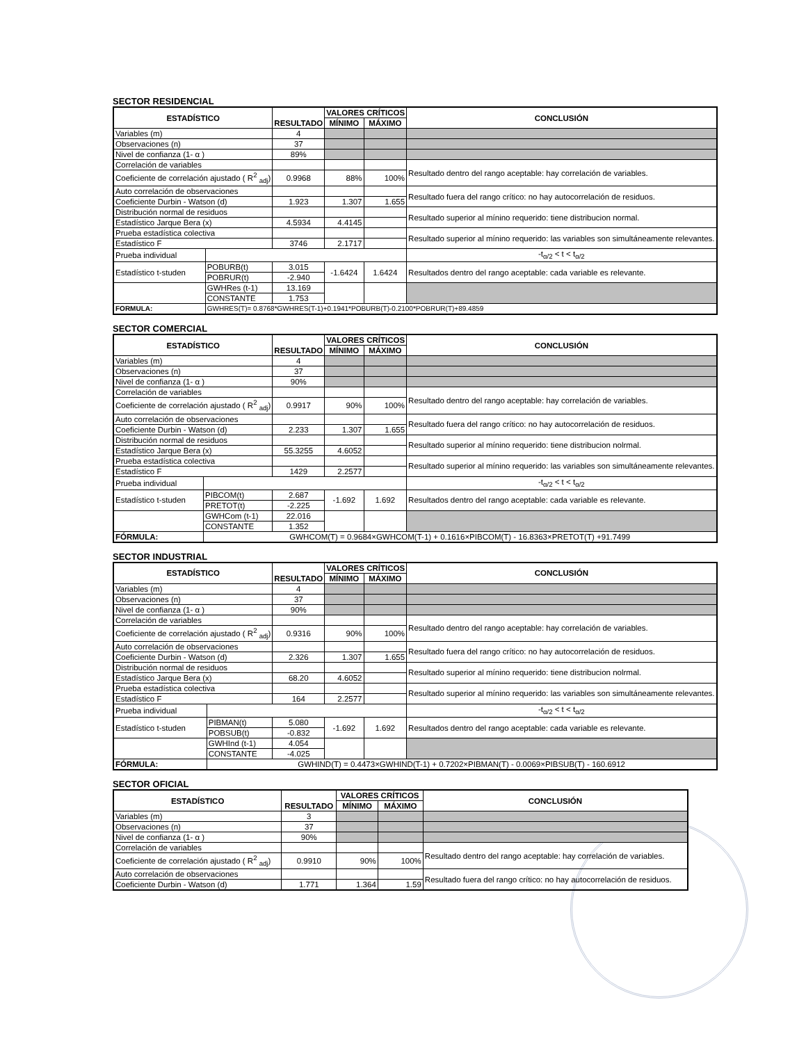SECTOR RESIDENCIAL
| ESTADÍSTICO | | RESULTADO | VALORES CRÍTICOS | | CONCLUSIÓN |
| --- | --- | --- | --- | --- | --- |
| | | | MÍNIMO | MÁXIMO | |
| Variables (m) | | 4 | | | |
| Observaciones (n) | | 37 | | | |
| Nivel de confianza (1- α ) | | 89% | | | |
| Correlación de variables | | | | | Resultado dentro del rango aceptable: hay correlación de variables. |
| Coeficiente de correlación ajustado ( R<sup>2</sup> <sub>adj</sub>) | | 0.9968 | 88% | 100% | |
| Auto correlación de observaciones | | | | | Resultado fuera del rango crítico: no hay autocorrelación de residuos. |
| Coeficiente Durbin - Watson (d) | | 1.923 | 1.307 | 1.655 | |
| Distribución normal de residuos | | | | | Resultado superior al mínino requerido: tiene distribucion normal. |
| Estadístico Jarque Bera (x) | | 4.5934 | 4.4145 | | |
| Prueba estadística colectiva | | | | | Resultado superior al mínino requerido: las variables son simultáneamente relevantes. |
| Estadístico F | | 3746 | 2.1717 | | |
| Prueba individual | | | | | -t<sub>α/2</sub> < t < t<sub>α/2</sub> |
| Estadístico t-studen | POBURB(t) | 3.015 | -1.6424 | 1.6424 | Resultados dentro del rango aceptable: cada variable es relevante. |
| | POBRUR(t) | -2.940 | | | |
| | GWHRes (t-1) | 13.169 | | | |
| | CONSTANTE | 1.753 | | | |
| FORMULA: | GWHRES(T)= 0.8768*GWHRES(T-1)+0.1941*POBURB(T)-0.2100*POBRUR(T)+89.4859 | | | | |
SECTOR COMERCIAL
| ESTADÍSTICO | | RESULTADO | VALORES CRÍTICOS | | CONCLUSIÓN |
| --- | --- | --- | --- | --- | --- |
| | | | MÍNIMO | MÁXIMO | |
| Variables (m) | | 4 | | | |
| Observaciones (n) | | 37 | | | |
| Nivel de confianza (1- α ) | | 90% | | | |
| Correlación de variables | | | | | Resultado dentro del rango aceptable: hay correlación de variables. |
| Coeficiente de correlación ajustado ( R<sup>2</sup> <sub>adj</sub>) | | 0.9917 | 90% | 100% | |
| Auto correlación de observaciones | | | | | Resultado fuera del rango crítico: no hay autocorrelación de residuos. |
| Coeficiente Durbin - Watson (d) | | 2.233 | 1.307 | 1.655 | |
| Distribución normal de residuos | | | | | Resultado superior al mínino requerido: tiene distribucion nolrmal. |
| Estadístico Jarque Bera (x) | | 55.3255 | 4.6052 | | |
| Prueba estadística colectiva | | | | | Resultado superior al mínino requerido: las variables son simultáneamente relevantes. |
| Estadístico F | | 1429 | 2.2577 | | |
| Prueba individual | | | | | -t<sub>α/2</sub> < t < t<sub>α/2</sub> |
| Estadístico t-studen | PIBCOM(t) | 2.687 | -1.692 | 1.692 | Resultados dentro del rango aceptable: cada variable es relevante. |
| | PRETOT(t) | -2.225 | | | |
| | GWHCom (t-1) | 22.016 | | | |
| | CONSTANTE | 1.352 | | | |
| FÓRMULA: | GWHCOM(T) = 0.9684×GWHCOM(T-1) + 0.1616×PIBCOM(T) - 16.8363×PRETOT(T) +91.7499 | | | | |
SECTOR INDUSTRIAL
| ESTADÍSTICO | | RESULTADO | VALORES CRÍTICOS | | CONCLUSIÓN |
| --- | --- | --- | --- | --- | --- |
| | | | MÍNIMO | MÁXIMO | |
| Variables (m) | | 4 | | | |
| Observaciones (n) | | 37 | | | |
| Nivel de confianza (1- α ) | | 90% | | | |
| Correlación de variables | | | | | Resultado dentro del rango aceptable: hay correlación de variables. |
| Coeficiente de correlación ajustado ( R<sup>2</sup> <sub>adj</sub>) | | 0.9316 | 90% | 100% | |
| Auto correlación de observaciones | | | | | Resultado fuera del rango crítico: no hay autocorrelación de residuos. |
| Coeficiente Durbin - Watson (d) | | 2.326 | 1.307 | 1.655 | |
| Distribución normal de residuos | | | | | Resultado superior al mínino requerido: tiene distribucion nolrmal. |
| Estadístico Jarque Bera (x) | | 68.20 | 4.6052 | | |
| Prueba estadística colectiva | | | | | Resultado superior al mínino requerido: las variables son simultáneamente relevantes. |
| Estadístico F | | 164 | 2.2577 | | |
| Prueba individual | | | | | -t<sub>α/2</sub> < t < t<sub>α/2</sub> |
| Estadístico t-studen | PIBMAN(t) | 5.080 | -1.692 | 1.692 | Resultados dentro del rango aceptable: cada variable es relevante. |
| | POBSUB(t) | -0.832 | | | |
| | GWHInd (t-1) | 4.054 | | | |
| | CONSTANTE | -4.025 | | | |
| FÓRMULA: | GWHIND(T) = 0.4473×GWHIND(T-1) + 0.7202×PIBMAN(T) - 0.0069×PIBSUB(T) - 160.6912 | | | | |
SECTOR OFICIAL
| ESTADÍSTICO | RESULTADO | VALORES CRÍTICOS | | CONCLUSIÓN |
| --- | --- | --- | --- | --- |
| | | MÍNIMO | MÁXIMO | |
| Variables (m) | 3 | | | |
| Observaciones (n) | 37 | | | |
| Nivel de confianza (1- α ) | 90% | | | |
| Correlación de variables | | | | Resultado dentro del rango aceptable: hay correlación de variables. |
| Coeficiente de correlación ajustado ( R<sup>2</sup> <sub>adj</sub>) | 0.9910 | 90% | 100% | |
| Auto correlación de observaciones | | | | Resultado fuera del rango crítico: no hay autocorrelación de residuos. |
| Coeficiente Durbin - Watson (d) | 1.771 | 1.364 | 1.59 | |